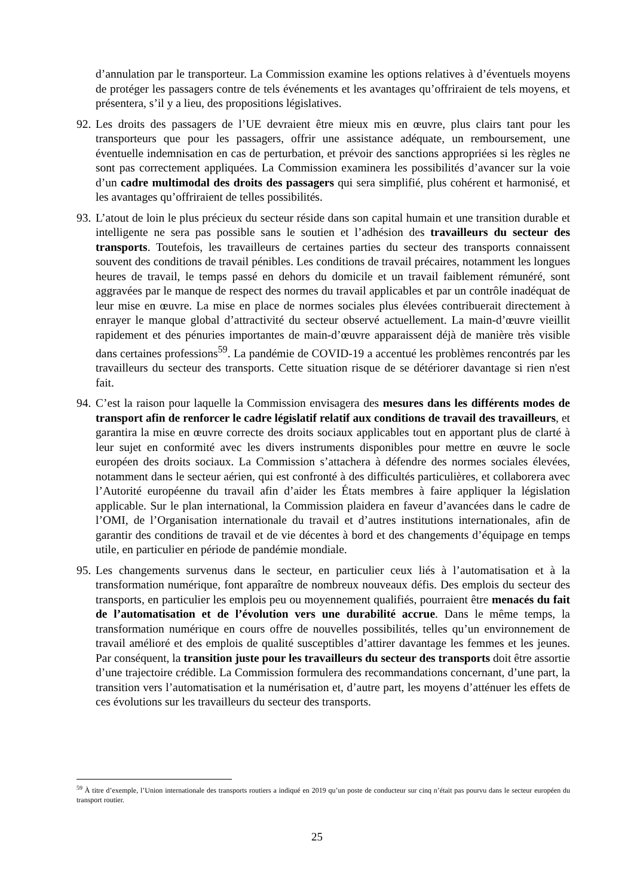d’annulation par le transporteur. La Commission examine les options relatives à d’éventuels moyens de protéger les passagers contre de tels événements et les avantages qu’offriraient de tels moyens, et présentera, s’il y a lieu, des propositions législatives.
92.
Les droits des passagers de l’UE devraient être mieux mis en œuvre, plus clairs tant pour les transporteurs que pour les passagers, offrir une assistance adéquate, un remboursement, une éventuelle indemnisation en cas de perturbation, et prévoir des sanctions appropriées si les règles ne sont pas correctement appliquées. La Commission examinera les possibilités d’avancer sur la voie d’un cadre multimodal des droits des passagers qui sera simplifié, plus cohérent et harmonisé, et les avantages qu’offriraient de telles possibilités.
93.
L’atout de loin le plus précieux du secteur réside dans son capital humain et une transition durable et intelligente ne sera pas possible sans le soutien et l’adhésion des travailleurs du secteur des transports. Toutefois, les travailleurs de certaines parties du secteur des transports connaissent souvent des conditions de travail pénibles. Les conditions de travail précaires, notamment les longues heures de travail, le temps passé en dehors du domicile et un travail faiblement rémunéré, sont aggravées par le manque de respect des normes du travail applicables et par un contrôle inadéquat de leur mise en œuvre. La mise en place de normes sociales plus élevées contribuerait directement à enrayer le manque global d’attractivité du secteur observé actuellement. La main-d’œuvre vieillit rapidement et des pénuries importantes de main-d’œuvre apparaissent déjà de manière très visible dans certaines professions<sup>59</sup>. La pandémie de COVID-19 a accentué les problèmes rencontrés par les travailleurs du secteur des transports. Cette situation risque de se détériorer davantage si rien n'est fait.
94.
C’est la raison pour laquelle la Commission envisagera des mesures dans les différents modes de transport afin de renforcer le cadre législatif relatif aux conditions de travail des travailleurs, et garantira la mise en œuvre correcte des droits sociaux applicables tout en apportant plus de clarté à leur sujet en conformité avec les divers instruments disponibles pour mettre en œuvre le socle européen des droits sociaux. La Commission s’attachera à défendre des normes sociales élevées, notamment dans le secteur aérien, qui est confronté à des difficultés particulières, et collaborera avec l’Autorité européenne du travail afin d’aider les États membres à faire appliquer la législation applicable. Sur le plan international, la Commission plaidera en faveur d’avancées dans le cadre de l’OMI, de l’Organisation internationale du travail et d’autres institutions internationales, afin de garantir des conditions de travail et de vie décentes à bord et des changements d’équipage en temps utile, en particulier en période de pandémie mondiale.
95.
Les changements survenus dans le secteur, en particulier ceux liés à l’automatisation et à la transformation numérique, font apparaître de nombreux nouveaux défis. Des emplois du secteur des transports, en particulier les emplois peu ou moyennement qualifiés, pourraient être menacés du fait de l’automatisation et de l’évolution vers une durabilité accrue. Dans le même temps, la transformation numérique en cours offre de nouvelles possibilités, telles qu’un environnement de travail amélioré et des emplois de qualité susceptibles d’attirer davantage les femmes et les jeunes. Par conséquent, la transition juste pour les travailleurs du secteur des transports doit être assortie d’une trajectoire crédible. La Commission formulera des recommandations concernant, d’une part, la transition vers l’automatisation et la numérisation et, d’autre part, les moyens d’atténuer les effets de ces évolutions sur les travailleurs du secteur des transports.
<sup>59</sup> À titre d’exemple, l’Union internationale des transports routiers a indiqué en 2019 qu’un poste de conducteur sur cinq n’était pas pourvu dans le secteur européen du transport routier.
25